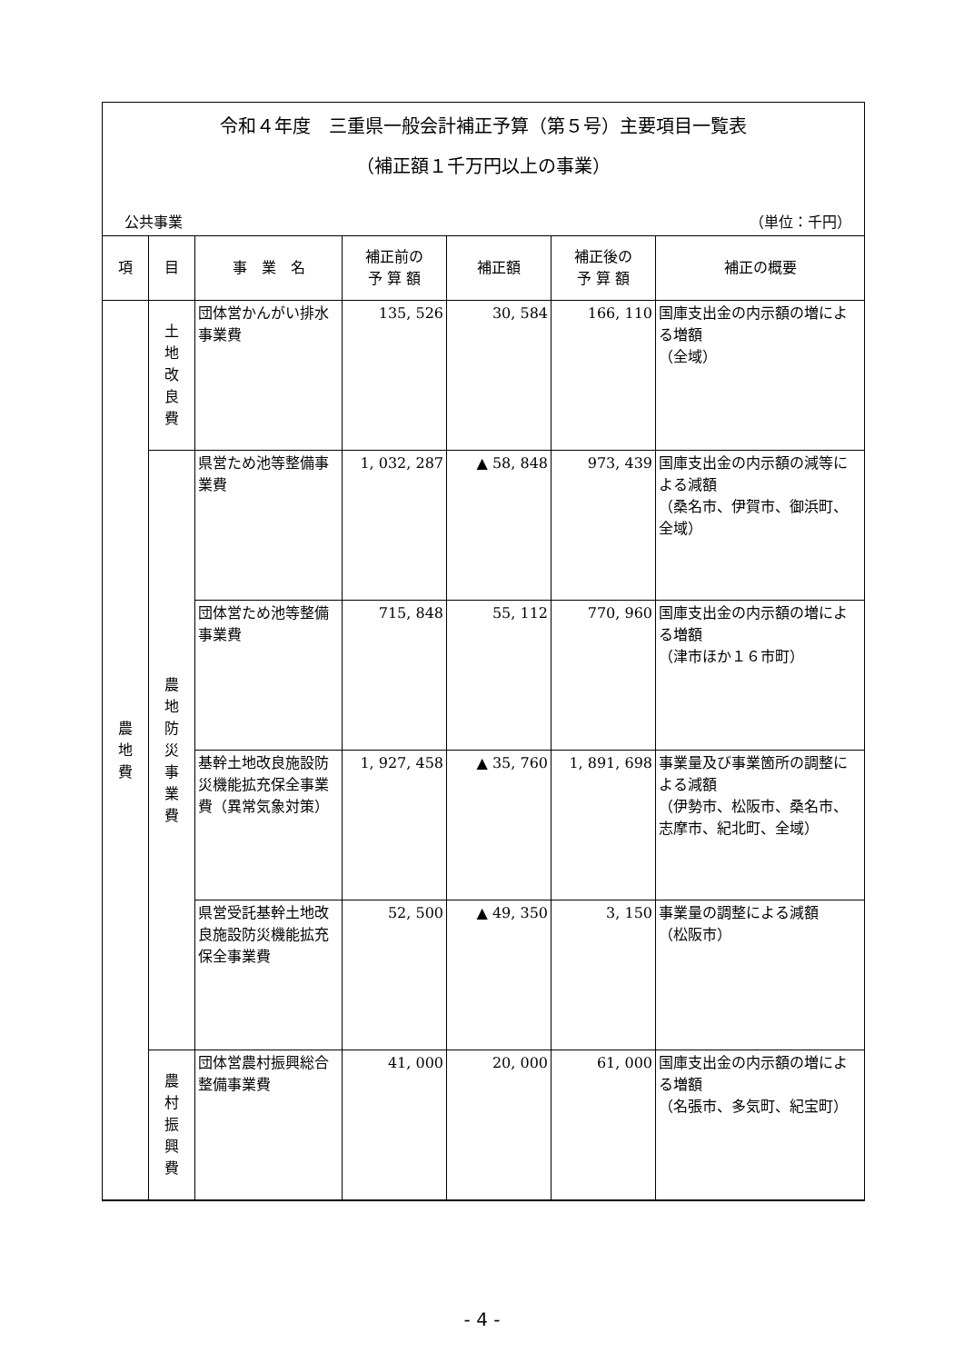令和４年度　三重県一般会計補正予算（第５号）主要項目一覧表
（補正額１千万円以上の事業）
公共事業 （単位：千円）
| 項 | 目 | 事 業 名 | 補正前の 予 算 額 | 補正額 | 補正後の 予 算 額 | 補正の概要 |
| --- | --- | --- | --- | --- | --- | --- |
| 農 地 費 | 土 地 改 良 費 | 団体営かんがい排水事業費 | 135, 526 | 30, 584 | 166, 110 | 国庫支出金の内示額の増による増額 （全域） |
| | 農 地 防 災 事 業 費 | 県営ため池等整備事業費 | 1, 032, 287 | ▲ 58, 848 | 973, 439 | 国庫支出金の内示額の減等による減額 （桑名市、伊賀市、御浜町、全域） |
| | | 団体営ため池等整備事業費 | 715, 848 | 55, 112 | 770, 960 | 国庫支出金の内示額の増による増額 （津市ほか１６市町） |
| | | 基幹土地改良施設防災機能拡充保全事業費（異常気象対策） | 1, 927, 458 | ▲ 35, 760 | 1, 891, 698 | 事業量及び事業箇所の調整による減額 （伊勢市、松阪市、桑名市、志摩市、紀北町、全域） |
| | | 県営受託基幹土地改良施設防災機能拡充保全事業費 | 52, 500 | ▲ 49, 350 | 3, 150 | 事業量の調整による減額 （松阪市） |
| | 農 村 振 興 費 | 団体営農村振興総合整備事業費 | 41, 000 | 20, 000 | 61, 000 | 国庫支出金の内示額の増による増額 （名張市、多気町、紀宝町） |
- 4 -